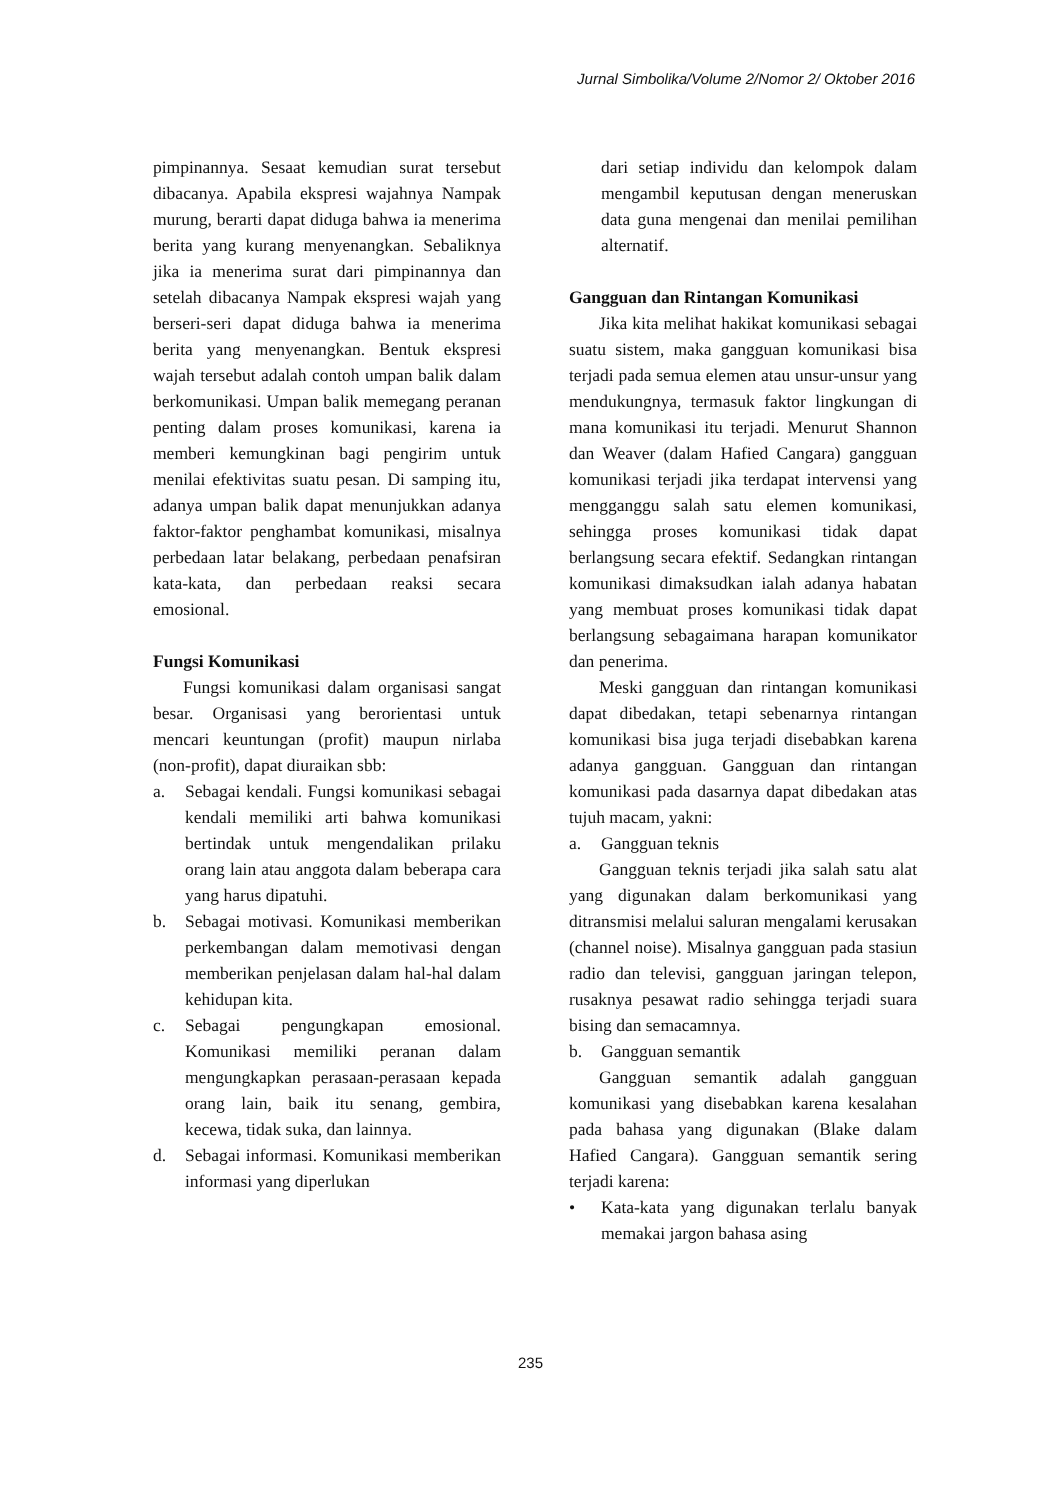Jurnal Simbolika/Volume 2/Nomor 2/ Oktober 2016
pimpinannya. Sesaat kemudian surat tersebut dibacanya. Apabila ekspresi wajahnya Nampak murung, berarti dapat diduga bahwa ia menerima berita yang kurang menyenangkan. Sebaliknya jika ia menerima surat dari pimpinannya dan setelah dibacanya Nampak ekspresi wajah yang berseri-seri dapat diduga bahwa ia menerima berita yang menyenangkan. Bentuk ekspresi wajah tersebut adalah contoh umpan balik dalam berkomunikasi. Umpan balik memegang peranan penting dalam proses komunikasi, karena ia memberi kemungkinan bagi pengirim untuk menilai efektivitas suatu pesan. Di samping itu, adanya umpan balik dapat menunjukkan adanya faktor-faktor penghambat komunikasi, misalnya perbedaan latar belakang, perbedaan penafsiran kata-kata, dan perbedaan reaksi secara emosional.
Fungsi Komunikasi
Fungsi komunikasi dalam organisasi sangat besar. Organisasi yang berorientasi untuk mencari keuntungan (profit) maupun nirlaba (non-profit), dapat diuraikan sbb:
a. Sebagai kendali. Fungsi komunikasi sebagai kendali memiliki arti bahwa komunikasi bertindak untuk mengendalikan prilaku orang lain atau anggota dalam beberapa cara yang harus dipatuhi.
b. Sebagai motivasi. Komunikasi memberikan perkembangan dalam memotivasi dengan memberikan penjelasan dalam hal-hal dalam kehidupan kita.
c. Sebagai pengungkapan emosional. Komunikasi memiliki peranan dalam mengungkapkan perasaan-perasaan kepada orang lain, baik itu senang, gembira, kecewa, tidak suka, dan lainnya.
d. Sebagai informasi. Komunikasi memberikan informasi yang diperlukan
dari setiap individu dan kelompok dalam mengambil keputusan dengan meneruskan data guna mengenai dan menilai pemilihan alternatif.
Gangguan dan Rintangan Komunikasi
Jika kita melihat hakikat komunikasi sebagai suatu sistem, maka gangguan komunikasi bisa terjadi pada semua elemen atau unsur-unsur yang mendukungnya, termasuk faktor lingkungan di mana komunikasi itu terjadi. Menurut Shannon dan Weaver (dalam Hafied Cangara) gangguan komunikasi terjadi jika terdapat intervensi yang mengganggu salah satu elemen komunikasi, sehingga proses komunikasi tidak dapat berlangsung secara efektif. Sedangkan rintangan komunikasi dimaksudkan ialah adanya habatan yang membuat proses komunikasi tidak dapat berlangsung sebagaimana harapan komunikator dan penerima.
Meski gangguan dan rintangan komunikasi dapat dibedakan, tetapi sebenarnya rintangan komunikasi bisa juga terjadi disebabkan karena adanya gangguan. Gangguan dan rintangan komunikasi pada dasarnya dapat dibedakan atas tujuh macam, yakni:
a. Gangguan teknis
Gangguan teknis terjadi jika salah satu alat yang digunakan dalam berkomunikasi yang ditransmisi melalui saluran mengalami kerusakan (channel noise). Misalnya gangguan pada stasiun radio dan televisi, gangguan jaringan telepon, rusaknya pesawat radio sehingga terjadi suara bising dan semacamnya.
b. Gangguan semantik
Gangguan semantik adalah gangguan komunikasi yang disebabkan karena kesalahan pada bahasa yang digunakan (Blake dalam Hafied Cangara). Gangguan semantik sering terjadi karena:
• Kata-kata yang digunakan terlalu banyak memakai jargon bahasa asing
235